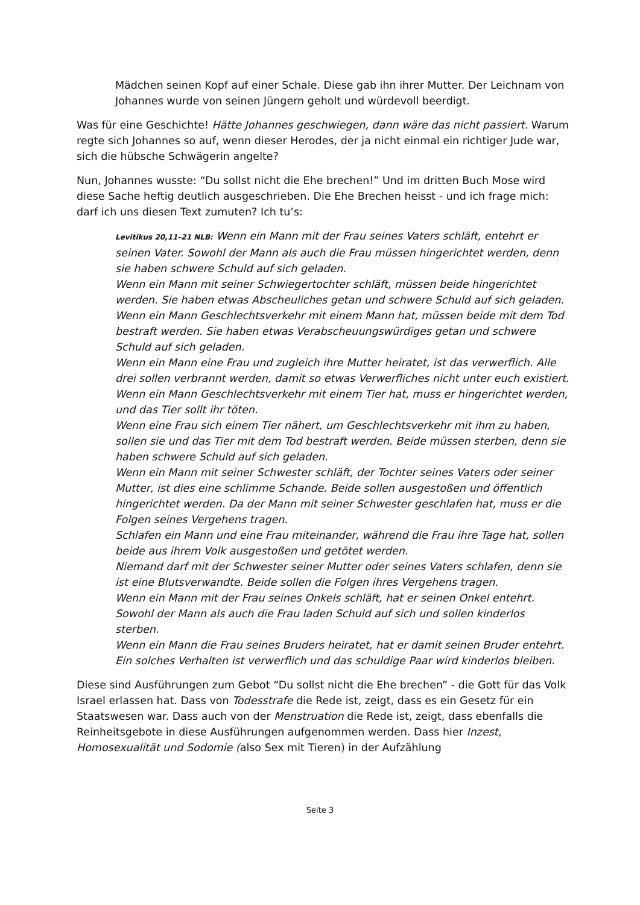Mädchen seinen Kopf auf einer Schale. Diese gab ihn ihrer Mutter. Der Leichnam von Johannes wurde von seinen Jüngern geholt und würdevoll beerdigt.
Was für eine Geschichte! Hätte Johannes geschwiegen, dann wäre das nicht passiert. Warum regte sich Johannes so auf, wenn dieser Herodes, der ja nicht einmal ein richtiger Jude war, sich die hübsche Schwägerin angelte?
Nun, Johannes wusste: “Du sollst nicht die Ehe brechen!” Und im dritten Buch Mose wird diese Sache heftig deutlich ausgeschrieben. Die Ehe Brechen heisst - und ich frage mich: darf ich uns diesen Text zumuten? Ich tu’s:
Levitikus 20,11–21 NLB: Wenn ein Mann mit der Frau seines Vaters schläft, entehrt er seinen Vater. Sowohl der Mann als auch die Frau müssen hingerichtet werden, denn sie haben schwere Schuld auf sich geladen.
Wenn ein Mann mit seiner Schwiegertochter schläft, müssen beide hingerichtet werden. Sie haben etwas Abscheuliches getan und schwere Schuld auf sich geladen.
Wenn ein Mann Geschlechtsverkehr mit einem Mann hat, müssen beide mit dem Tod bestraft werden. Sie haben etwas Verabscheuungswürdiges getan und schwere Schuld auf sich geladen.
Wenn ein Mann eine Frau und zugleich ihre Mutter heiratet, ist das verwerflich. Alle drei sollen verbrannt werden, damit so etwas Verwerfliches nicht unter euch existiert.
Wenn ein Mann Geschlechtsverkehr mit einem Tier hat, muss er hingerichtet werden, und das Tier sollt ihr töten.
Wenn eine Frau sich einem Tier nähert, um Geschlechtsverkehr mit ihm zu haben, sollen sie und das Tier mit dem Tod bestraft werden. Beide müssen sterben, denn sie haben schwere Schuld auf sich geladen.
Wenn ein Mann mit seiner Schwester schläft, der Tochter seines Vaters oder seiner Mutter, ist dies eine schlimme Schande. Beide sollen ausgestoßen und öffentlich hingerichtet werden. Da der Mann mit seiner Schwester geschlafen hat, muss er die Folgen seines Vergehens tragen.
Schlafen ein Mann und eine Frau miteinander, während die Frau ihre Tage hat, sollen beide aus ihrem Volk ausgestoßen und getötet werden.
Niemand darf mit der Schwester seiner Mutter oder seines Vaters schlafen, denn sie ist eine Blutsverwandte. Beide sollen die Folgen ihres Vergehens tragen.
Wenn ein Mann mit der Frau seines Onkels schläft, hat er seinen Onkel entehrt. Sowohl der Mann als auch die Frau laden Schuld auf sich und sollen kinderlos sterben.
Wenn ein Mann die Frau seines Bruders heiratet, hat er damit seinen Bruder entehrt. Ein solches Verhalten ist verwerflich und das schuldige Paar wird kinderlos bleiben.
Diese sind Ausführungen zum Gebot “Du sollst nicht die Ehe brechen” - die Gott für das Volk Israel erlassen hat. Dass von Todesstrafe die Rede ist, zeigt, dass es ein Gesetz für ein Staatswesen war. Dass auch von der Menstruation die Rede ist, zeigt, dass ebenfalls die Reinheitsgebote in diese Ausführungen aufgenommen werden. Dass hier Inzest, Homosexualität und Sodomie (also Sex mit Tieren) in der Aufzählung
Seite 3